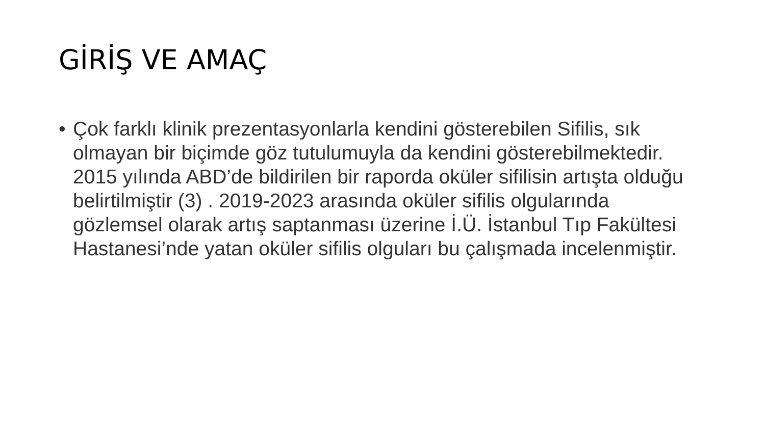GİRİŞ VE AMAÇ
• Çok farklı klinik prezentasyonlarla kendini gösterebilen Sifilis, sık olmayan bir biçimde göz tutulumuyla da kendini gösterebilmektedir. 2015 yılında ABD’de bildirilen bir raporda oküler sifilisin artışta olduğu belirtilmiştir (3) . 2019-2023 arasında oküler sifilis olgularında gözlemsel olarak artış saptanması üzerine İ.Ü. İstanbul Tıp Fakültesi Hastanesi’nde yatan oküler sifilis olguları bu çalışmada incelenmiştir.